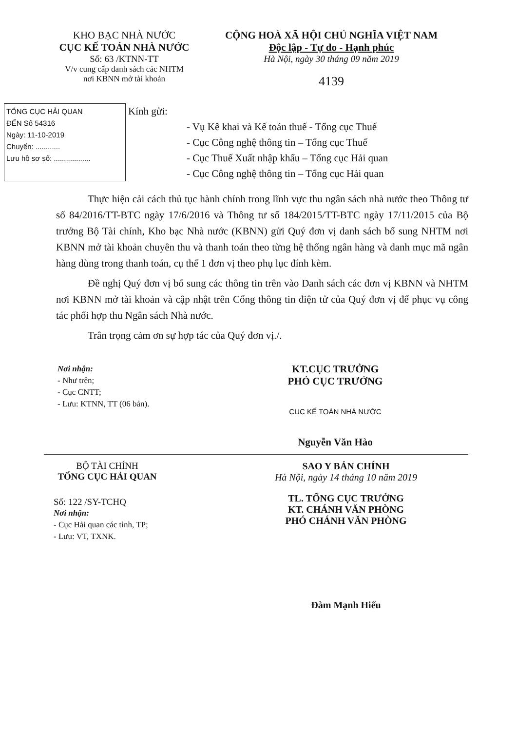KHO BẠC NHÀ NƯỚC
CỤC KẾ TOÁN NHÀ NƯỚC
Số: 63 /KTNN-TT
V/v cung cấp danh sách các NHTM
nơi KBNN mở tài khoản
CỘNG HOÀ XÃ HỘI CHỦ NGHĨA VIỆT NAM
Độc lập - Tự do - Hạnh phúc
Hà Nội, ngày 30 tháng 09 năm 2019
4139
TỔNG CỤC HẢI QUAN
ĐẾN Số 54316
Ngày: 11-10-2019
Chuyển: ............
Lưu hồ sơ số: ..................
Kính gửi:
- Vụ Kê khai và Kế toán thuế - Tổng cục Thuế
- Cục Công nghệ thông tin – Tổng cục Thuế
- Cục Thuế Xuất nhập khẩu – Tổng cục Hải quan
- Cục Công nghệ thông tin – Tổng cục Hải quan
Thực hiện cải cách thủ tục hành chính trong lĩnh vực thu ngân sách nhà nước theo Thông tư số 84/2016/TT-BTC ngày 17/6/2016 và Thông tư số 184/2015/TT-BTC ngày 17/11/2015 của Bộ trưởng Bộ Tài chính, Kho bạc Nhà nước (KBNN) gửi Quý đơn vị danh sách bổ sung NHTM nơi KBNN mở tài khoản chuyên thu và thanh toán theo từng hệ thống ngân hàng và danh mục mã ngân hàng dùng trong thanh toán, cụ thể 1 đơn vị theo phụ lục đính kèm.
Đề nghị Quý đơn vị bổ sung các thông tin trên vào Danh sách các đơn vị KBNN và NHTM nơi KBNN mở tài khoản và cập nhật trên Cổng thông tin điện tử của Quý đơn vị để phục vụ công tác phối hợp thu Ngân sách Nhà nước.
Trân trọng cảm ơn sự hợp tác của Quý đơn vị./.
Nơi nhận:
- Như trên;
- Cục CNTT;
- Lưu: KTNN, TT (06 bản).
KT.CỤC TRƯỞNG
PHÓ CỤC TRƯỞNG
CỤC KẾ TOÁN NHÀ NƯỚC
Nguyễn Văn Hào
BỘ TÀI CHÍNH
TỔNG CỤC HẢI QUAN
Số: 122 /SY-TCHQ
Nơi nhận:
- Cục Hải quan các tỉnh, TP;
- Lưu: VT, TXNK.
SAO Y BẢN CHÍNH
Hà Nội, ngày 14 tháng 10 năm 2019
TL. TỔNG CỤC TRƯỞNG
KT. CHÁNH VĂN PHÒNG
PHÓ CHÁNH VĂN PHÒNG
Đàm Mạnh Hiếu